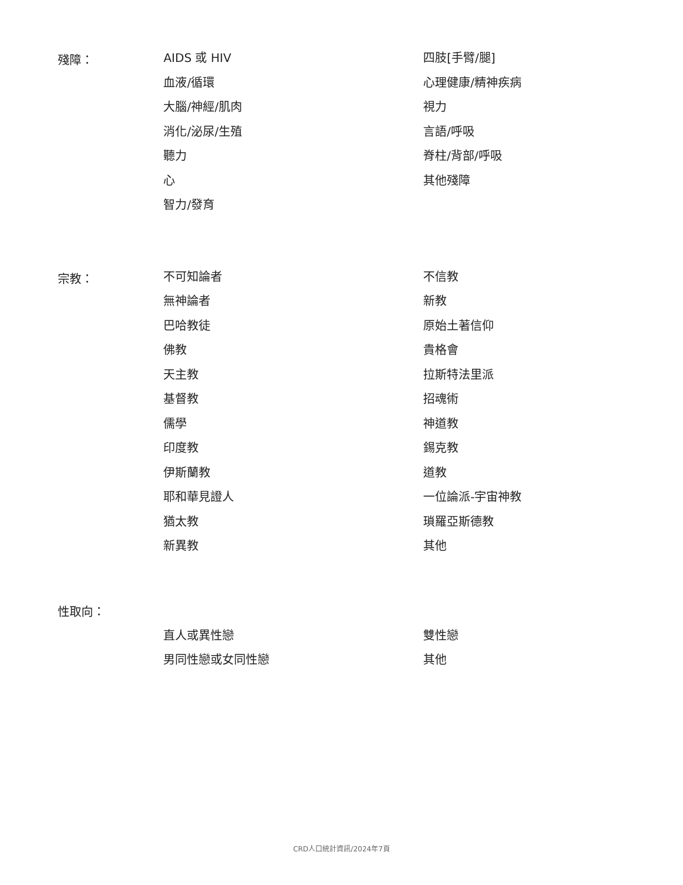殘障：
AIDS 或 HIV
血液/循環
大腦/神經/肌肉
消化/泌尿/生殖
聽力
心
智力/發育
四肢[手臂/腿]
心理健康/精神疾病
視力
言語/呼吸
脊柱/背部/呼吸
其他殘障
宗教：
不可知論者
無神論者
巴哈教徒
佛教
天主教
基督教
儒學
印度教
伊斯蘭教
耶和華見證人
猶太教
新異教
不信教
新教
原始土著信仰
貴格會
拉斯特法里派
招魂術
神道教
錫克教
道教
一位論派-宇宙神教
瑣羅亞斯德教
其他
性取向：
直人或異性戀
男同性戀或女同性戀
雙性戀
其他
CRD人口統計資訊/2024年7頁